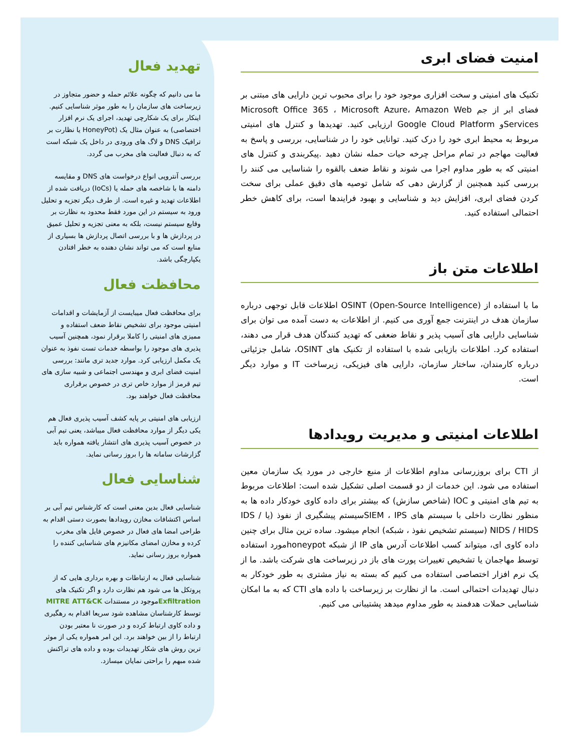امنیت فضای ابری
تکنیک های امنیتی و سخت افزاری موجود خود را برای محبوب ترین دارایی های مبتنی بر فضای ابر از جم Microsoft Office 365 ، Microsoft Azure، Amazon Web Servicesو Google Cloud Platform ارزیابی کنید. تهدیدها و کنترل های امنیتی مربوط به محیط ابری خود را درک کنید. توانایی خود را در شناسایی، بررسی و پاسخ به فعالیت مهاجم در تمام مراحل چرخه حیات حمله نشان دهید .پیکربندی و کنترل های امنیتی که به طور مداوم اجرا می شوند و نقاط ضعف بالقوه را شناسایی می کنند را بررسی کنید همچنین از گزارش دهی که شامل توصیه های دقیق عملی برای سخت کردن فضای ابری، افزایش دید و شناسایی و بهبود فرایندها است، برای کاهش خطر احتمالی استفاده کنید.
اطلاعات متن باز
ما با استفاده از OSINT (Open-Source Intelligence) اطلاعات قابل توجهی درباره سازمان هدف در اینترنت جمع آوری می کنیم. از اطلاعات به دست آمده می توان برای شناسایی دارایی های آسیب پذیر و نقاط ضعفی که تهدید کنندگان هدف قرار می دهند، استفاده کرد. اطلاعات بازیابی شده با استفاده از تکنیک های OSINT، شامل جزئیاتی درباره کارمندان، ساختار سازمان، دارایی های فیزیکی، زیرساخت IT و موارد دیگر است.
اطلاعات امنیتی و مدیریت رویدادها
از CTI برای بروزرسانی مداوم اطلاعات از منبع خارجی در مورد یک سازمان معین استفاده می شود. این خدمات از دو قسمت اصلی تشکیل شده است: اطلاعات مربوط به تیم های امنیتی و IOC (شاخص سازش) که بیشتر برای داده کاوی خودکار داده ها به منظور نظارت داخلی با سیستم های SIEM ، IPSسیستم پیشگیری از نفوذ (یا IDS / NIDS / HIDS (سیستم تشخیص نفوذ ، شبکه) انجام میشود. ساده ترین مثال برای چنین داده کاوی ای، میتواند کسب اطلاعات آدرس های IP از شبکه honeypotمورد استفاده توسط مهاجمان یا تشخیص تغییرات پورت های باز در زیرساخت های شرکت باشد. ما از یک نرم افزار اختصاصی استفاده می کنیم که بسته به نیاز مشتری به طور خودکار به دنبال تهدیدات احتمالی است. ما از نظارت بر زیرساخت با داده های CTI که به ما امکان شناسایی حملات هدفمند به طور مداوم میدهد پشتیبانی می کنیم.
تهدید فعال
ما می دانیم که چگونه علائم حمله و حضور متجاوز در زیرساخت های سازمان را به طور موثر شناسایی کنیم. اینکار برای یک شکارچی تهدید، اجرای یک نرم افزار اختصاصی) به عنوان مثال یک (HoneyPot یا نظارت بر ترافیک DNS و لاگ های ورودی در داخل یک شبکه است که به دنبال فعالیت های مخرب می گردد.
بررسی آنتروپی انواع درخواست های DNS و مقایسه دامنه ها با شاخصه های حمله یا (IoCs) دریافت شده از اطلاعات تهدید و غیره است. از طرف دیگر تجزیه و تحلیل ورود به سیستم در این مورد فقط محدود به نظارت بر وقایع سیستم نیست، بلکه به معنی تجزیه و تحلیل عمیق در پردازش ها و با بررسی اتصال پردازش ها بسیاری از منابع است که می تواند نشان دهنده به خطر افتادن یکپارچگی باشد.
محافظت فعال
برای محافظت فعال میبایست از آزمایشات و اقدامات امنیتی موجود برای تشخیص نقاط ضعف استفاده و ممیزی های امنیتی را کاملا برقرار نمود، همچنین آسیب پذیری های موجود را بواسطه خدمات تست نفوذ به عنوان یک مکمل ارزیابی کرد. موارد جدید تری مانند: بررسی امنیت فضای ابری و مهندسی اجتماعی و شبیه سازی های تیم قرمز از موارد خاص تری در خصوص برقراری محافظت فعال خواهند بود.
ارزیابی های امنیتی بر پایه کشف آسیب پذیری فعال هم یکی دیگر از موارد محافظت فعال میباشد، یعنی تیم آبی در خصوص آسیب پذیری های انتشار یافته همواره باید گزارشات سامانه ها را بروز رسانی نماید.
شناسایی فعال
شناسایی فعال بدین معنی است که کارشناس تیم آبی بر اساس اکتشافات مخازن رویدادها بصورت دستی اقدام به طراحی امضا های فعال در خصوص فایل های مخرب کرده و مخازن امضای مکانیزم های شناسایی کننده را همواره بروز رسانی نماید.
شناسایی فعال به ارتباطات و بهره برداری هایی که از پروتکل ها می شود هم نظارت دارد و اگر تکنیک های Exfiltrationموجود در مستندات MITRE ATT&CK توسط کارشناسان مشاهده شود سریعا اقدام به رهگیری و داده کاوی ارتباط کرده و در صورت نا معتبر بودن ارتباط را از بین خواهند برد. این امر همواره یکی از موثر ترین روش های شکار تهدیدات بوده و داده های تراکنش شده مبهم را براحتی نمایان میسازد.